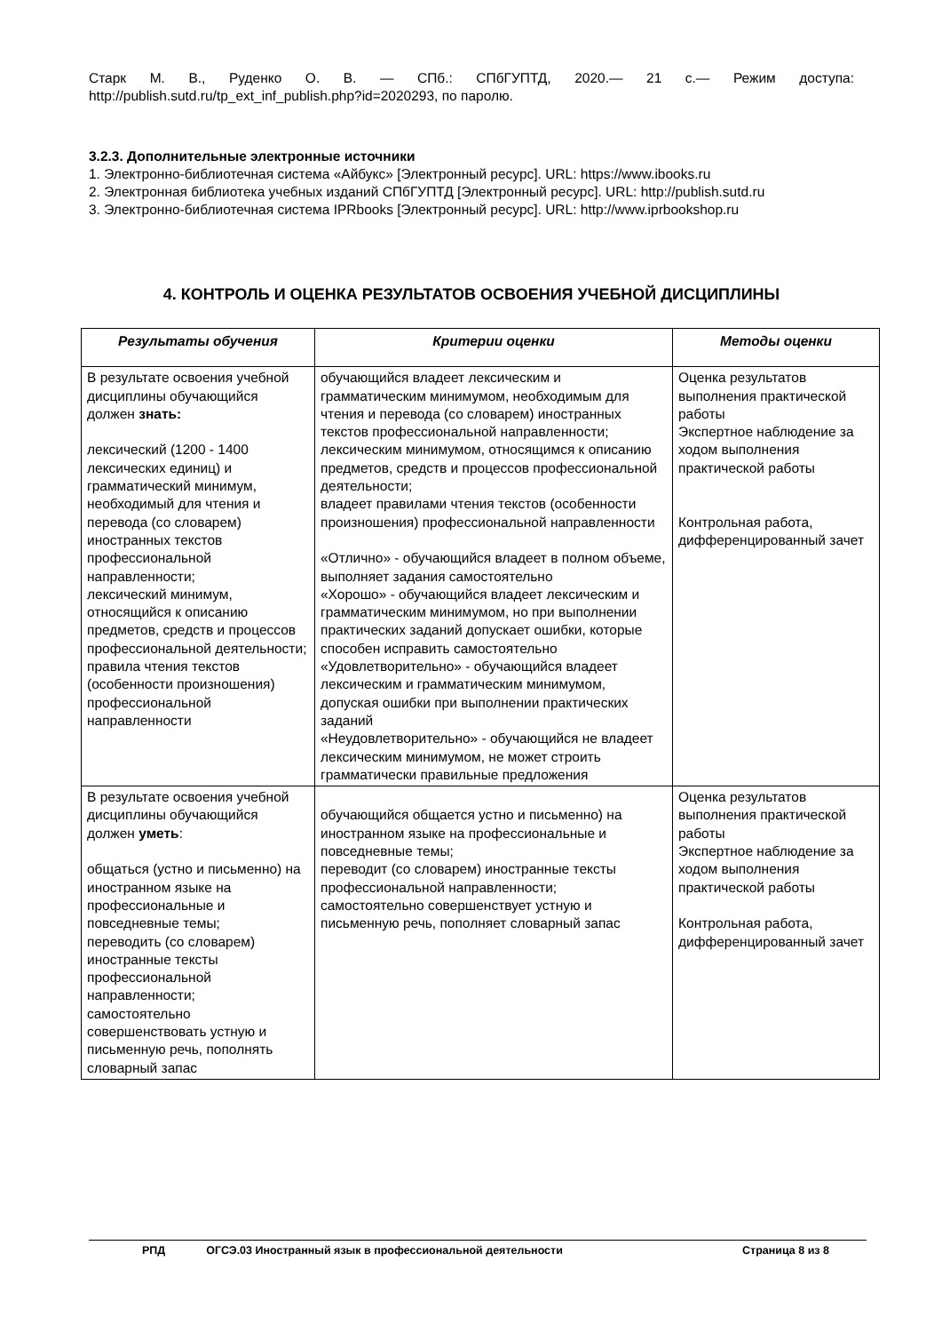Старк М. В., Руденко О. В. — СПб.: СПбГУПТД, 2020.— 21 с.— Режим доступа: http://publish.sutd.ru/tp_ext_inf_publish.php?id=2020293, по паролю.
3.2.3. Дополнительные электронные источники
1. Электронно-библиотечная система «Айбукс» [Электронный ресурс]. URL: https://www.ibooks.ru
2. Электронная библиотека учебных изданий СПбГУПТД [Электронный ресурс]. URL: http://publish.sutd.ru
3. Электронно-библиотечная система IPRbooks [Электронный ресурс]. URL: http://www.iprbookshop.ru
4. КОНТРОЛЬ И ОЦЕНКА РЕЗУЛЬТАТОВ ОСВОЕНИЯ УЧЕБНОЙ ДИСЦИПЛИНЫ
| Результаты обучения | Критерии оценки | Методы оценки |
| --- | --- | --- |
| В результате освоения учебной дисциплины обучающийся должен знать: лексический (1200 - 1400 лексических единиц) и грамматический минимум, необходимый для чтения и перевода (со словарем) иностранных текстов профессиональной направленности; лексический минимум, относящийся к описанию предметов, средств и процессов профессиональной деятельности; правила чтения текстов (особенности произношения) профессиональной направленности | обучающийся владеет лексическим и грамматическим минимумом, необходимым для чтения и перевода (со словарем) иностранных текстов профессиональной направленности; лексическим минимумом, относящимся к описанию предметов, средств и процессов профессиональной деятельности; владеет правилами чтения текстов (особенности произношения) профессиональной направленности «Отлично» - обучающийся владеет в полном объеме, выполняет задания самостоятельно «Хорошо» - обучающийся владеет лексическим и грамматическим минимумом, но при выполнении практических заданий допускает ошибки, которые способен исправить самостоятельно «Удовлетворительно» - обучающийся владеет лексическим и грамматическим минимумом, допуская ошибки при выполнении практических заданий «Неудовлетворительно» - обучающийся не владеет лексическим минимумом, не может строить грамматически правильные предложения | Оценка результатов выполнения практической работы Экспертное наблюдение за ходом выполнения практической работы Контрольная работа, дифференцированный зачет |
| В результате освоения учебной дисциплины обучающийся должен уметь : общаться (устно и письменно) на иностранном языке на профессиональные и повседневные темы; переводить (со словарем) иностранные тексты профессиональной направленности; самостоятельно совершенствовать устную и письменную речь, пополнять словарный запас | обучающийся общается устно и письменно) на иностранном языке на профессиональные и повседневные темы; переводит (со словарем) иностранные тексты профессиональной направленности; самостоятельно совершенствует устную и письменную речь, пополняет словарный запас | Оценка результатов выполнения практической работы Экспертное наблюдение за ходом выполнения практической работы Контрольная работа, дифференцированный зачет |
РПД ОГСЭ.03 Иностранный язык в профессиональной деятельности Страница 8 из 8